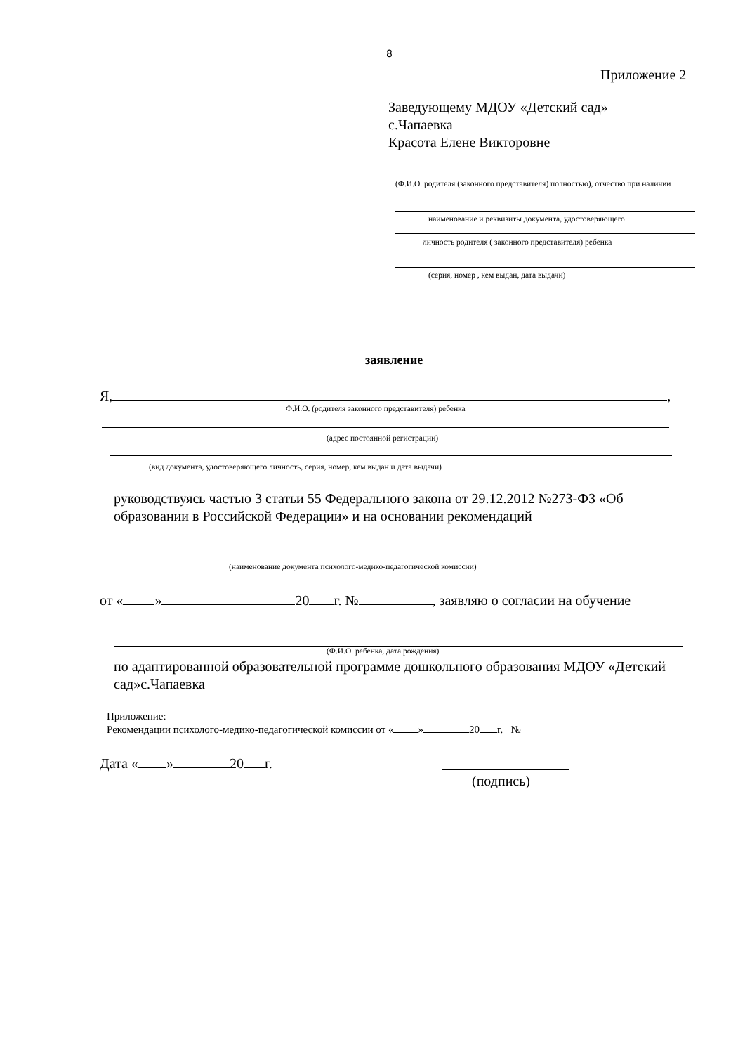8
Приложение 2
Заведующему МДОУ «Детский сад»
с.Чапаевка
Красота Елене Викторовне
(Ф.И.О. родителя (законного представителя) полностью), отчество при наличии
наименование и реквизиты документа, удостоверяющего
личность родителя ( законного представителя) ребенка
(серия, номер , кем выдан, дата выдачи)
заявление
Я, ,
Ф.И.О. (родителя законного представителя) ребенка
(адрес постоянной регистрации)
(вид документа, удостоверяющего личность, серия, номер, кем выдан и дата выдачи)
руководствуясь частью 3 статьи 55 Федерального закона от 29.12.2012 №273-ФЗ «Об образовании в Российской Федерации» и на основании рекомендаций
(наименование документа психолого-медико-педагогической комиссии)
от « » 20 г. № , заявляю о согласии на обучение
(Ф.И.О. ребенка, дата рождения)
по адаптированной образовательной программе дошкольного образования МДОУ «Детский сад»с.Чапаевка
Приложение:
Рекомендации психолого-медико-педагогической комиссии от « » 20 г. №
Дата « » 20 г.
(подпись)